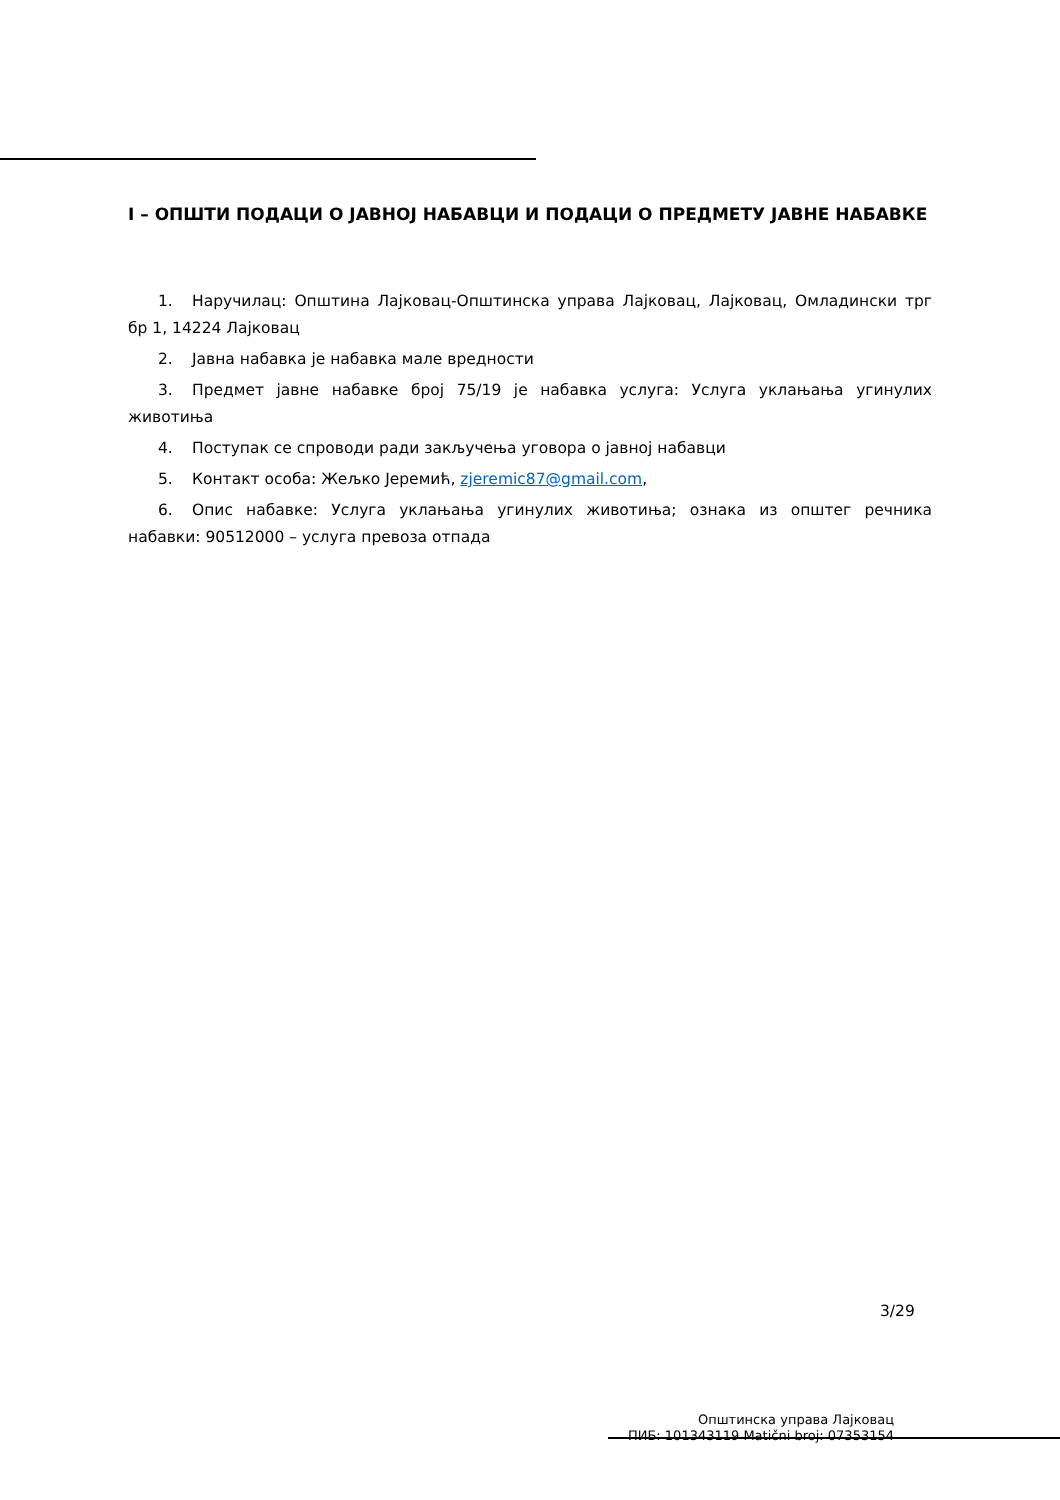I – ОПШТИ ПОДАЦИ О ЈАВНОЈ НАБАВЦИ И ПОДАЦИ О ПРЕДМЕТУ ЈАВНЕ НАБАВКЕ
1. Наручилац: Општина Лајковац-Општинска управа Лајковац, Лајковац, Омладински трг бр 1, 14224 Лајковац
2. Јавна набавка је набавка мале вредности
3. Предмет јавне набавке број 75/19 је набавка услуга: Услуга уклањања угинулих животиња
4. Поступак се спроводи ради закључења уговора о јавној набавци
5. Контакт особа: Жељко Јеремић, zjeremic87@gmail.com,
6. Опис набавке: Услуга уклањања угинулих животиња; ознака из општег речника набавки: 90512000 – услуга превоза отпада
3/29
Општинска управа Лајковац
ПИБ: 101343119 Matični broj: 07353154